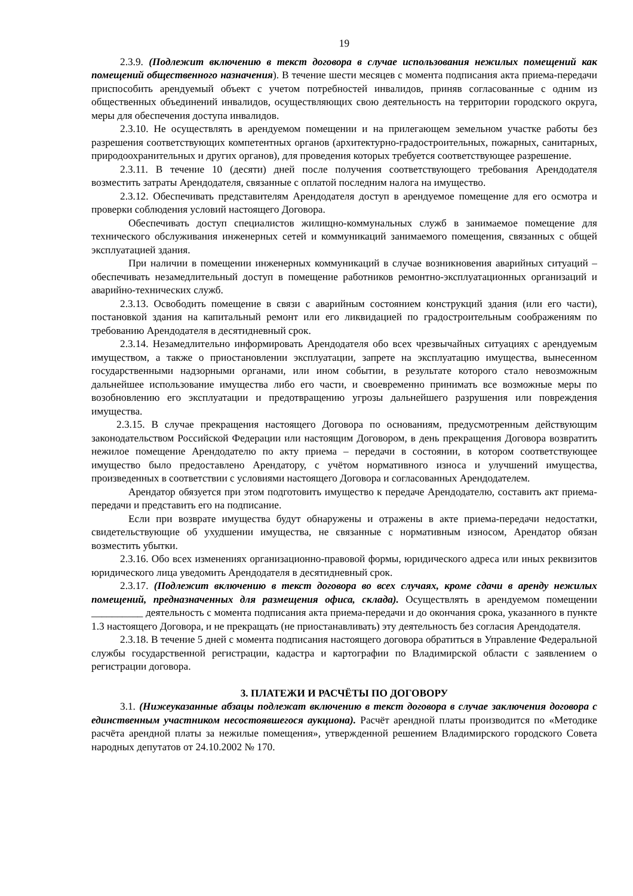19
2.3.9. (Подлежит включению в текст договора в случае использования нежилых помещений как помещений общественного назначения). В течение шести месяцев с момента подписания акта приема-передачи приспособить арендуемый объект с учетом потребностей инвалидов, приняв согласованные с одним из общественных объединений инвалидов, осуществляющих свою деятельность на территории городского округа, меры для обеспечения доступа инвалидов.
2.3.10. Не осуществлять в арендуемом помещении и на прилегающем земельном участке работы без разрешения соответствующих компетентных органов (архитектурно-градостроительных, пожарных, санитарных, природоохранительных и других органов), для проведения которых требуется соответствующее разрешение.
2.3.11. В течение 10 (десяти) дней после получения соответствующего требования Арендодателя возместить затраты Арендодателя, связанные с оплатой последним налога на имущество.
2.3.12. Обеспечивать представителям Арендодателя доступ в арендуемое помещение для его осмотра и проверки соблюдения условий настоящего Договора.
Обеспечивать доступ специалистов жилищно-коммунальных служб в занимаемое помещение для технического обслуживания инженерных сетей и коммуникаций занимаемого помещения, связанных с общей эксплуатацией здания.
При наличии в помещении инженерных коммуникаций в случае возникновения аварийных ситуаций – обеспечивать незамедлительный доступ в помещение работников ремонтно-эксплуатационных организаций и аварийно-технических служб.
2.3.13. Освободить помещение в связи с аварийным состоянием конструкций здания (или его части), постановкой здания на капитальный ремонт или его ликвидацией по градостроительным соображениям по требованию Арендодателя в десятидневный срок.
2.3.14. Незамедлительно информировать Арендодателя обо всех чрезвычайных ситуациях с арендуемым имуществом, а также о приостановлении эксплуатации, запрете на эксплуатацию имущества, вынесенном государственными надзорными органами, или ином событии, в результате которого стало невозможным дальнейшее использование имущества либо его части, и своевременно принимать все возможные меры по возобновлению его эксплуатации и предотвращению угрозы дальнейшего разрушения или повреждения имущества.
2.3.15. В случае прекращения настоящего Договора по основаниям, предусмотренным действующим законодательством Российской Федерации или настоящим Договором, в день прекращения Договора возвратить нежилое помещение Арендодателю по акту приема – передачи в состоянии, в котором соответствующее имущество было предоставлено Арендатору, с учётом нормативного износа и улучшений имущества, произведенных в соответствии с условиями настоящего Договора и согласованных Арендодателем.
Арендатор обязуется при этом подготовить имущество к передаче Арендодателю, составить акт приема-передачи и представить его на подписание.
Если при возврате имущества будут обнаружены и отражены в акте приема-передачи недостатки, свидетельствующие об ухудшении имущества, не связанные с нормативным износом, Арендатор обязан возместить убытки.
2.3.16. Обо всех изменениях организационно-правовой формы, юридического адреса или иных реквизитов юридического лица уведомить Арендодателя в десятидневный срок.
2.3.17. (Подлежит включению в текст договора во всех случаях, кроме сдачи в аренду нежилых помещений, предназначенных для размещения офиса, склада). Осуществлять в арендуемом помещении __________ деятельность с момента подписания акта приема-передачи и до окончания срока, указанного в пункте 1.3 настоящего Договора, и не прекращать (не приостанавливать) эту деятельность без согласия Арендодателя.
2.3.18. В течение 5 дней с момента подписания настоящего договора обратиться в Управление Федеральной службы государственной регистрации, кадастра и картографии по Владимирской области с заявлением о регистрации договора.
3. ПЛАТЕЖИ И РАСЧЁТЫ ПО ДОГОВОРУ
3.1. (Нижеуказанные абзацы подлежат включению в текст договора в случае заключения договора с единственным участником несостоявшегося аукциона). Расчёт арендной платы производится по «Методике расчёта арендной платы за нежилые помещения», утвержденной решением Владимирского городского Совета народных депутатов от 24.10.2002 № 170.